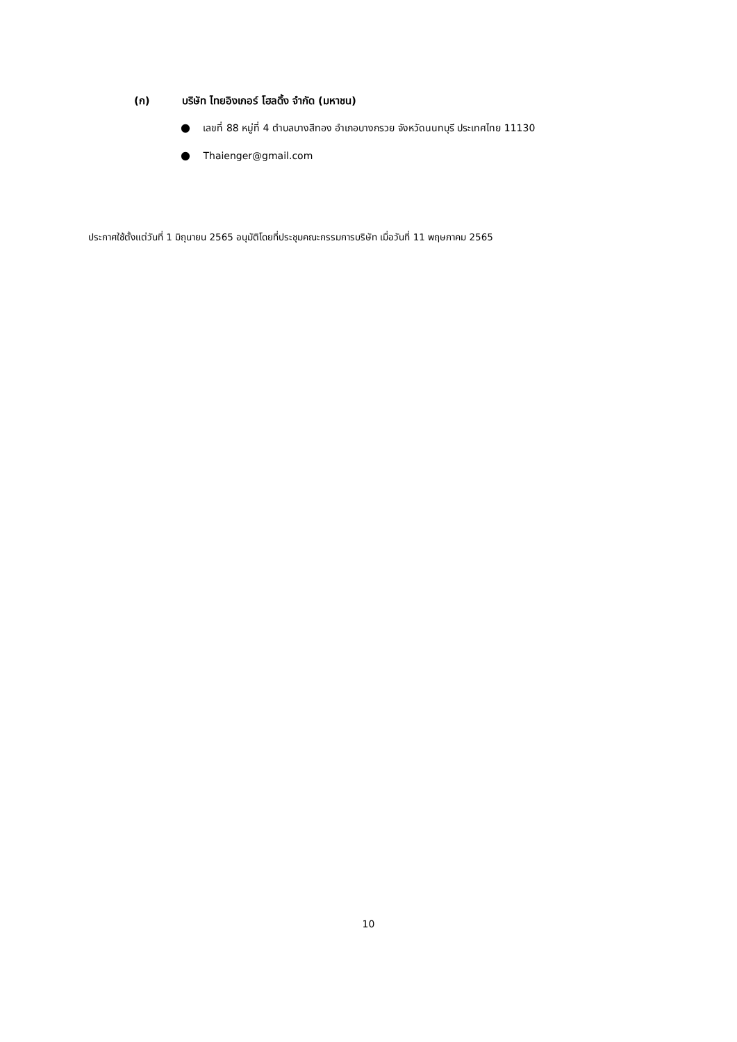(ก) บริษัท ไทยอิงเกอร์ โฮลดิ้ง จำกัด (มหาชน)
● เลขที่ 88 หมู่ที่ 4 ตำบลบางสีทอง อำเภอบางกรวย จังหวัดนนทบุรี ประเทศไทย 11130
● Thaienger@gmail.com
ประกาศใช้ตั้งแต่วันที่ 1 มิถุนายน 2565 อนุมัติโดยที่ประชุมคณะกรรมการบริษัท เมื่อวันที่ 11 พฤษภาคม 2565
10